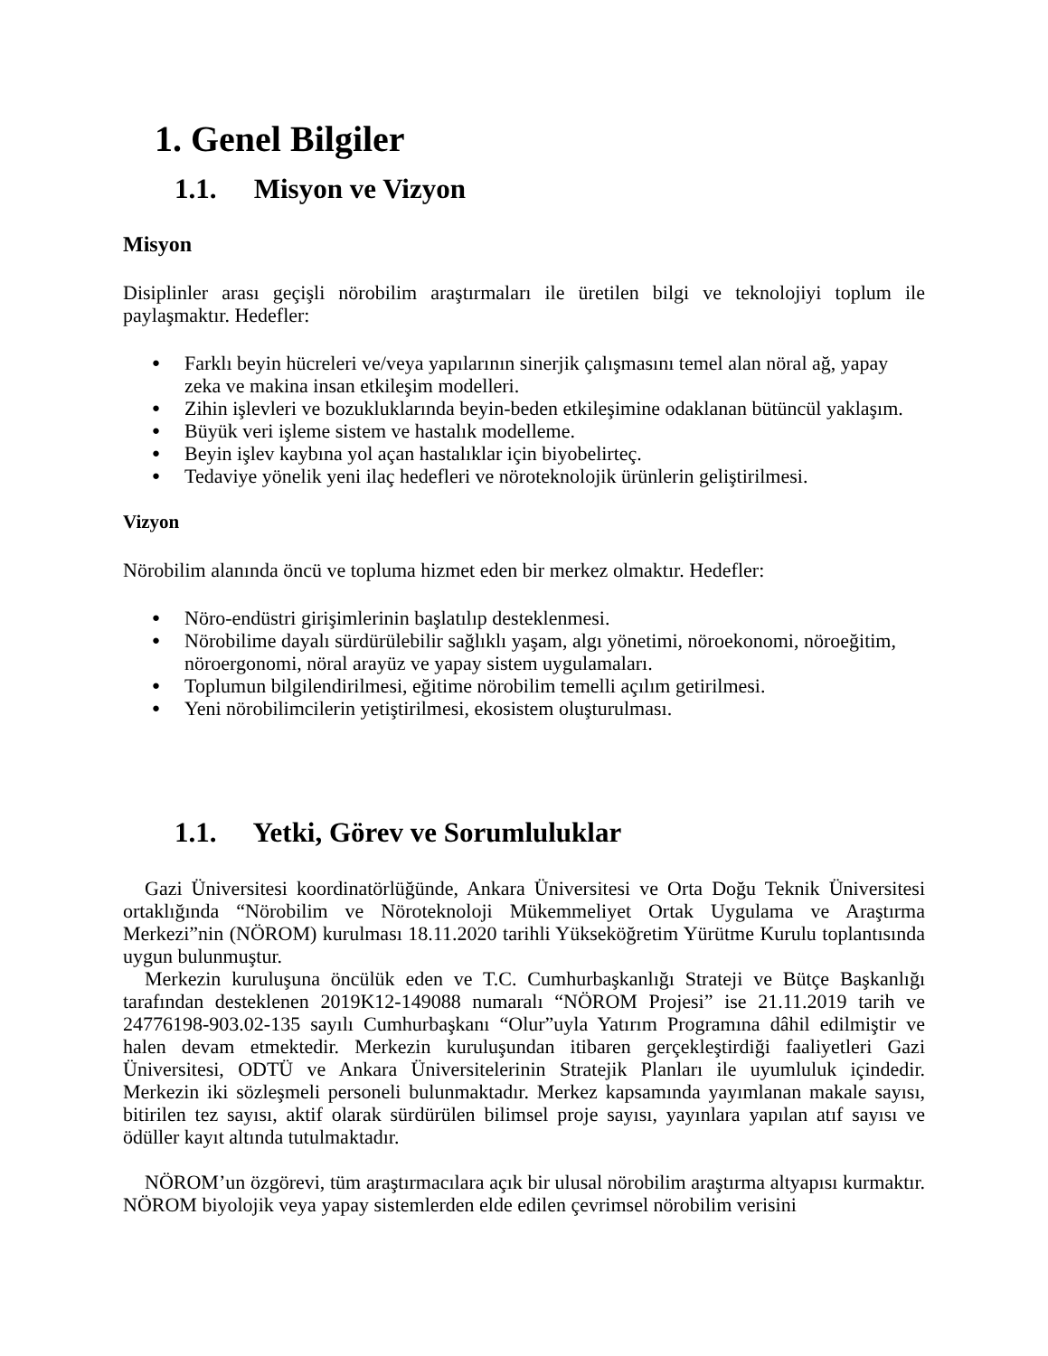1. Genel Bilgiler
1.1. Misyon ve Vizyon
Misyon
Disiplinler arası geçişli nörobilim araştırmaları ile üretilen bilgi ve teknolojiyi toplum ile paylaşmaktır. Hedefler:
● Farklı beyin hücreleri ve/veya yapılarının sinerjik çalışmasını temel alan nöral ağ, yapay zeka ve makina insan etkileşim modelleri.
● Zihin işlevleri ve bozukluklarında beyin-beden etkileşimine odaklanan bütüncül yaklaşım.
● Büyük veri işleme sistem ve hastalık modelleme.
● Beyin işlev kaybına yol açan hastalıklar için biyobelirteç.
● Tedaviye yönelik yeni ilaç hedefleri ve nöroteknolojik ürünlerin geliştirilmesi.
Vizyon
Nörobilim alanında öncü ve topluma hizmet eden bir merkez olmaktır. Hedefler:
● Nöro-endüstri girişimlerinin başlatılıp desteklenmesi.
● Nörobilime dayalı sürdürülebilir sağlıklı yaşam, algı yönetimi, nöroekonomi, nöroeğitim, nöroergonomi, nöral arayüz ve yapay sistem uygulamaları.
● Toplumun bilgilendirilmesi, eğitime nörobilim temelli açılım getirilmesi.
● Yeni nörobilimcilerin yetiştirilmesi, ekosistem oluşturulması.
1.1. Yetki, Görev ve Sorumluluklar
Gazi Üniversitesi koordinatörlüğünde, Ankara Üniversitesi ve Orta Doğu Teknik Üniversitesi ortaklığında “Nörobilim ve Nöroteknoloji Mükemmeliyet Ortak Uygulama ve Araştırma Merkezi”nin (NÖROM) kurulması 18.11.2020 tarihli Yükseköğretim Yürütme Kurulu toplantısında uygun bulunmuştur.
Merkezin kuruluşuna öncülük eden ve T.C. Cumhurbaşkanlığı Strateji ve Bütçe Başkanlığı tarafından desteklenen 2019K12-149088 numaralı “NÖROM Projesi” ise 21.11.2019 tarih ve 24776198-903.02-135 sayılı Cumhurbaşkanı “Olur”uyla Yatırım Programına dâhil edilmiştir ve halen devam etmektedir. Merkezin kuruluşundan itibaren gerçekleştirdiği faaliyetleri Gazi Üniversitesi, ODTÜ ve Ankara Üniversitelerinin Stratejik Planları ile uyumluluk içindedir. Merkezin iki sözleşmeli personeli bulunmaktadır. Merkez kapsamında yayımlanan makale sayısı, bitirilen tez sayısı, aktif olarak sürdürülen bilimsel proje sayısı, yayınlara yapılan atıf sayısı ve ödüller kayıt altında tutulmaktadır.
NÖROM’un özgörevi, tüm araştırmacılara açık bir ulusal nörobilim araştırma altyapısı kurmaktır. NÖROM biyolojik veya yapay sistemlerden elde edilen çevrimsel nörobilim verisini